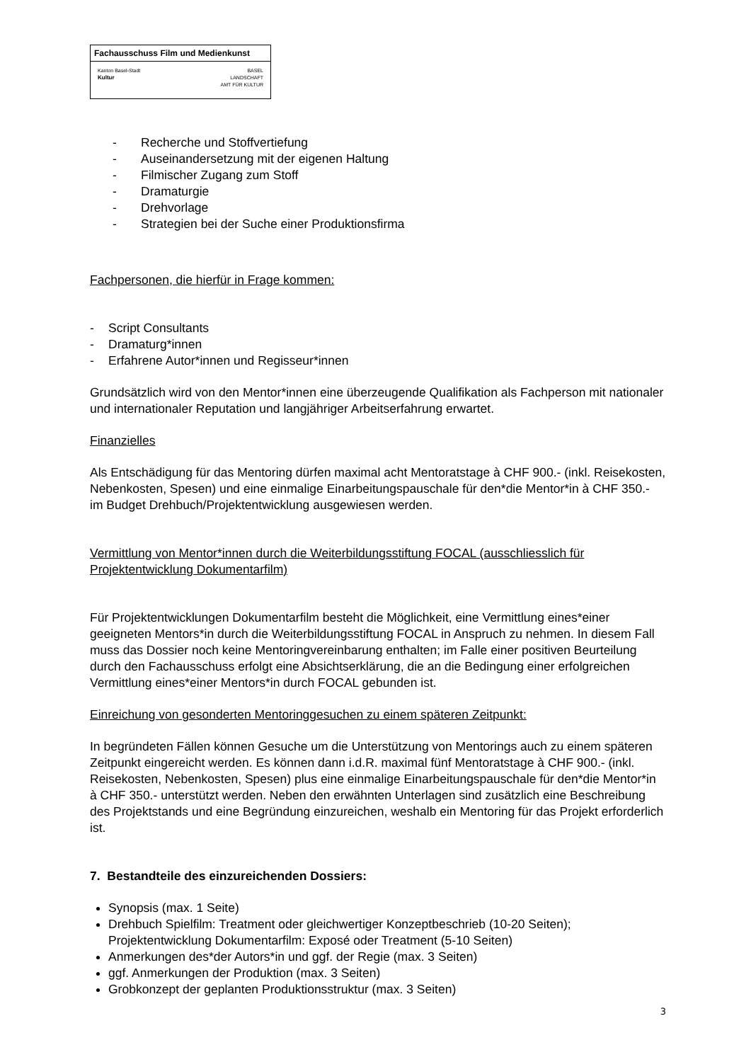Fachausschuss Film und Medienkunst
Kanton Basel-Stadt
Kultur
BASEL
LANDSCHAFT
AMT FÜR KULTUR
- Recherche und Stoffvertiefung
- Auseinandersetzung mit der eigenen Haltung
- Filmischer Zugang zum Stoff
- Dramaturgie
- Drehvorlage
- Strategien bei der Suche einer Produktionsfirma
Fachpersonen, die hierfür in Frage kommen:
- Script Consultants
- Dramaturg*innen
- Erfahrene Autor*innen und Regisseur*innen
Grundsätzlich wird von den Mentor*innen eine überzeugende Qualifikation als Fachperson mit nationaler und internationaler Reputation und langjähriger Arbeitserfahrung erwartet.
Finanzielles
Als Entschädigung für das Mentoring dürfen maximal acht Mentoratstage à CHF 900.- (inkl. Reisekosten, Nebenkosten, Spesen) und eine einmalige Einarbeitungspauschale für den*die Mentor*in à CHF 350.- im Budget Drehbuch/Projektentwicklung ausgewiesen werden.
Vermittlung von Mentor*innen durch die Weiterbildungsstiftung FOCAL (ausschliesslich für Projektentwicklung Dokumentarfilm)
Für Projektentwicklungen Dokumentarfilm besteht die Möglichkeit, eine Vermittlung eines*einer geeigneten Mentors*in durch die Weiterbildungsstiftung FOCAL in Anspruch zu nehmen. In diesem Fall muss das Dossier noch keine Mentoringvereinbarung enthalten; im Falle einer positiven Beurteilung durch den Fachausschuss erfolgt eine Absichtserklärung, die an die Bedingung einer erfolgreichen Vermittlung eines*einer Mentors*in durch FOCAL gebunden ist.
Einreichung von gesonderten Mentoringgesuchen zu einem späteren Zeitpunkt:
In begründeten Fällen können Gesuche um die Unterstützung von Mentorings auch zu einem späteren Zeitpunkt eingereicht werden. Es können dann i.d.R. maximal fünf Mentoratstage à CHF 900.- (inkl. Reisekosten, Nebenkosten, Spesen) plus eine einmalige Einarbeitungspauschale für den*die Mentor*in à CHF 350.- unterstützt werden. Neben den erwähnten Unterlagen sind zusätzlich eine Beschreibung des Projektstands und eine Begründung einzureichen, weshalb ein Mentoring für das Projekt erforderlich ist.
7. Bestandteile des einzureichenden Dossiers:
Synopsis (max. 1 Seite)
Drehbuch Spielfilm: Treatment oder gleichwertiger Konzeptbeschrieb (10-20 Seiten); Projektentwicklung Dokumentarfilm: Exposé oder Treatment (5-10 Seiten)
Anmerkungen des*der Autors*in und ggf. der Regie (max. 3 Seiten)
ggf. Anmerkungen der Produktion (max. 3 Seiten)
Grobkonzept der geplanten Produktionsstruktur (max. 3 Seiten)
3